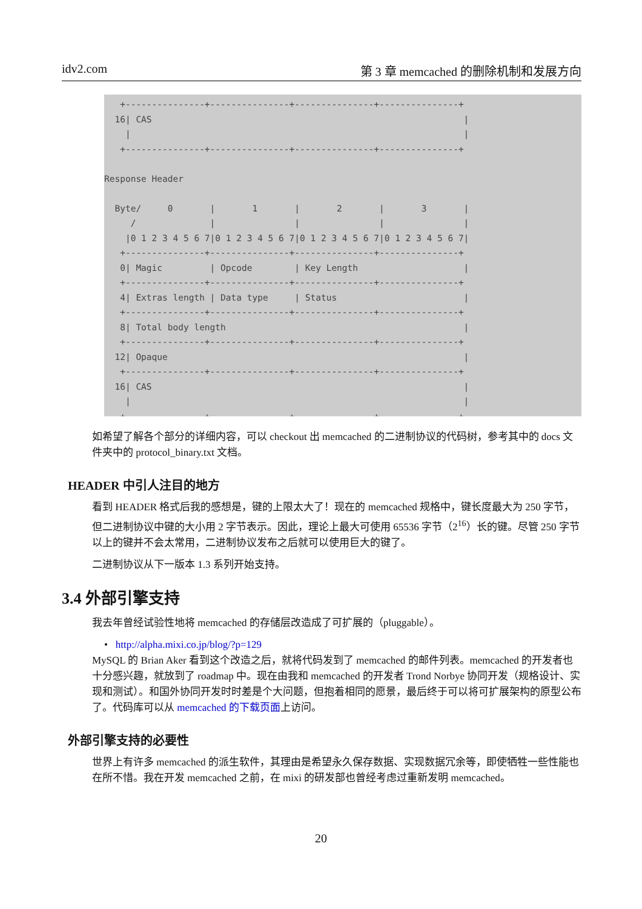idv2.com 第 3 章 memcached 的删除机制和发展方向
   +---------------+---------------+---------------+---------------+
  16| CAS                                                           |
    |                                                               |
   +---------------+---------------+---------------+---------------+

Response Header

  Byte/     0       |       1       |       2       |       3       |
     /              |               |               |               |
    |0 1 2 3 4 5 6 7|0 1 2 3 4 5 6 7|0 1 2 3 4 5 6 7|0 1 2 3 4 5 6 7|
   +---------------+---------------+---------------+---------------+
   0| Magic         | Opcode        | Key Length                    |
   +---------------+---------------+---------------+---------------+
   4| Extras length | Data type     | Status                        |
   +---------------+---------------+---------------+---------------+
   8| Total body length                                             |
   +---------------+---------------+---------------+---------------+
  12| Opaque                                                        |
   +---------------+---------------+---------------+---------------+
  16| CAS                                                           |
    |                                                               |
   +---------------+---------------+---------------+---------------+
如希望了解各个部分的详细内容，可以 checkout 出 memcached 的二进制协议的代码树，参考其中的 docs 文件夹中的 protocol_binary.txt 文档。
HEADER 中引人注目的地方
看到 HEADER 格式后我的感想是，键的上限太大了！现在的 memcached 规格中，键长度最大为 250 字节，但二进制协议中键的大小用 2 字节表示。因此，理论上最大可使用 65536 字节（2<sup>16</sup>）长的键。尽管 250 字节以上的键并不会太常用，二进制协议发布之后就可以使用巨大的键了。
二进制协议从下一版本 1.3 系列开始支持。
3.4 外部引擎支持
我去年曾经试验性地将 memcached 的存储层改造成了可扩展的（pluggable）。
• http://alpha.mixi.co.jp/blog/?p=129
MySQL 的 Brian Aker 看到这个改造之后，就将代码发到了 memcached 的邮件列表。memcached 的开发者也十分感兴趣，就放到了 roadmap 中。现在由我和 memcached 的开发者 Trond Norbye 协同开发（规格设计、实现和测试）。和国外协同开发时时差是个大问题，但抱着相同的愿景，最后终于可以将可扩展架构的原型公布了。代码库可以从 memcached 的下载页面上访问。
外部引擎支持的必要性
世界上有许多 memcached 的派生软件，其理由是希望永久保存数据、实现数据冗余等，即使牺牲一些性能也在所不惜。我在开发 memcached 之前，在 mixi 的研发部也曾经考虑过重新发明 memcached。
20